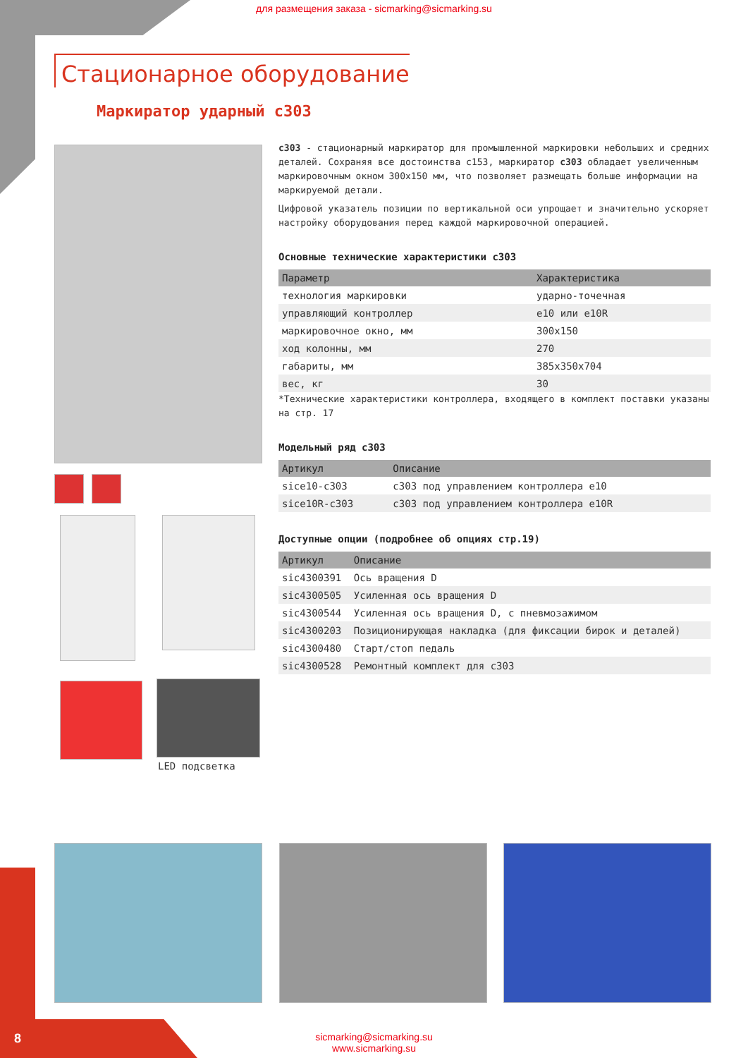для размещения заказа - sicmarking@sicmarking.su
Стационарное оборудование
Маркиратор ударный c303
LED подсветка
c303 - стационарный маркиратор для промышленной маркировки небольших и средних деталей. Сохраняя все достоинства c153, маркиратор c303 обладает увеличенным маркировочным окном 300x150 мм, что позволяет размещать больше информации на маркируемой детали.
Цифровой указатель позиции по вертикальной оси упрощает и значительно ускоряет настройку оборудования перед каждой маркировочной операцией.
Основные технические характеристики c303
| Параметр | Характеристика |
| --- | --- |
| технология маркировки | ударно-точечная |
| управляющий контроллер | e10 или e10R |
| маркировочное окно, мм | 300x150 |
| ход колонны, мм | 270 |
| габариты, мм | 385x350x704 |
| вес, кг | 30 |
*Технические характеристики контроллера, входящего в комплект поставки указаны на стр. 17
Модельный ряд c303
| Артикул | Описание |
| --- | --- |
| sice10-c303 | c303 под управлением контроллера e10 |
| sice10R-c303 | c303 под управлением контроллера e10R |
Доступные опции (подробнее об опциях стр.19)
| Артикул | Описание |
| --- | --- |
| sic4300391 | Ось вращения D |
| sic4300505 | Усиленная ось вращения D |
| sic4300544 | Усиленная ось вращения D, с пневмозажимом |
| sic4300203 | Позиционирующая накладка (для фиксации бирок и деталей) |
| sic4300480 | Старт/стоп педаль |
| sic4300528 | Ремонтный комплект для c303 |
8
sicmarking@sicmarking.su
www.sicmarking.su